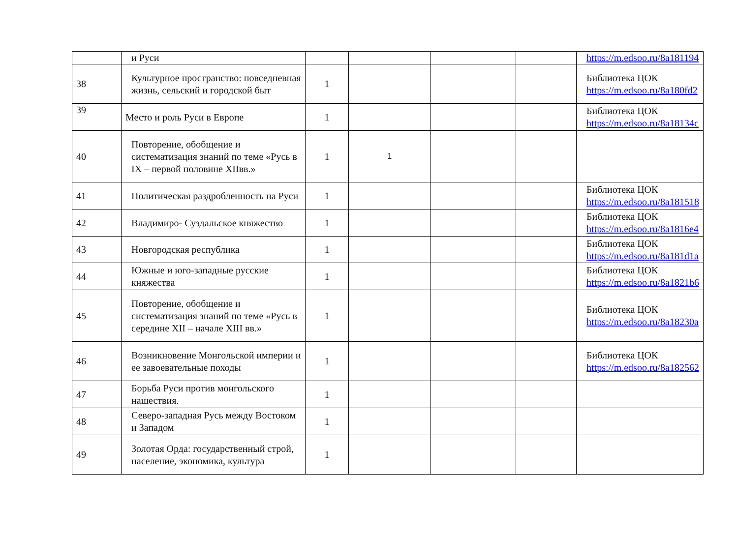| | и Руси | | | | | https://m.edsoo.ru/8a181194 |
| 38 | Культурное пространство: повседневная жизнь, сельский и городской быт | 1 | | | | Библиотека ЦОК https://m.edsoo.ru/8a180fd2 |
| 39 | Место и роль Руси в Европе | 1 | | | | Библиотека ЦОК https://m.edsoo.ru/8a18134c |
| 40 | Повторение, обобщение и систематизация знаний по теме «Русь в IX – первой половине XIIвв.» | 1 | 1 | | | |
| 41 | Политическая раздробленность на Руси | 1 | | | | Библиотека ЦОК https://m.edsoo.ru/8a181518 |
| 42 | Владимиро- Суздальское княжество | 1 | | | | Библиотека ЦОК https://m.edsoo.ru/8a1816e4 |
| 43 | Новгородская республика | 1 | | | | Библиотека ЦОК https://m.edsoo.ru/8a181d1a |
| 44 | Южные и юго-западные русские княжества | 1 | | | | Библиотека ЦОК https://m.edsoo.ru/8a1821b6 |
| 45 | Повторение, обобщение и систематизация знаний по теме «Русь в середине XII – начале XIII вв.» | 1 | | | | Библиотека ЦОК https://m.edsoo.ru/8a18230a |
| 46 | Возникновение Монгольской империи и ее завоевательные походы | 1 | | | | Библиотека ЦОК https://m.edsoo.ru/8a182562 |
| 47 | Борьба Руси против монгольского нашествия. | 1 | | | | |
| 48 | Северо-западная Русь между Востоком и Западом | 1 | | | | |
| 49 | Золотая Орда: государственный строй, население, экономика, культура | 1 | | | | |